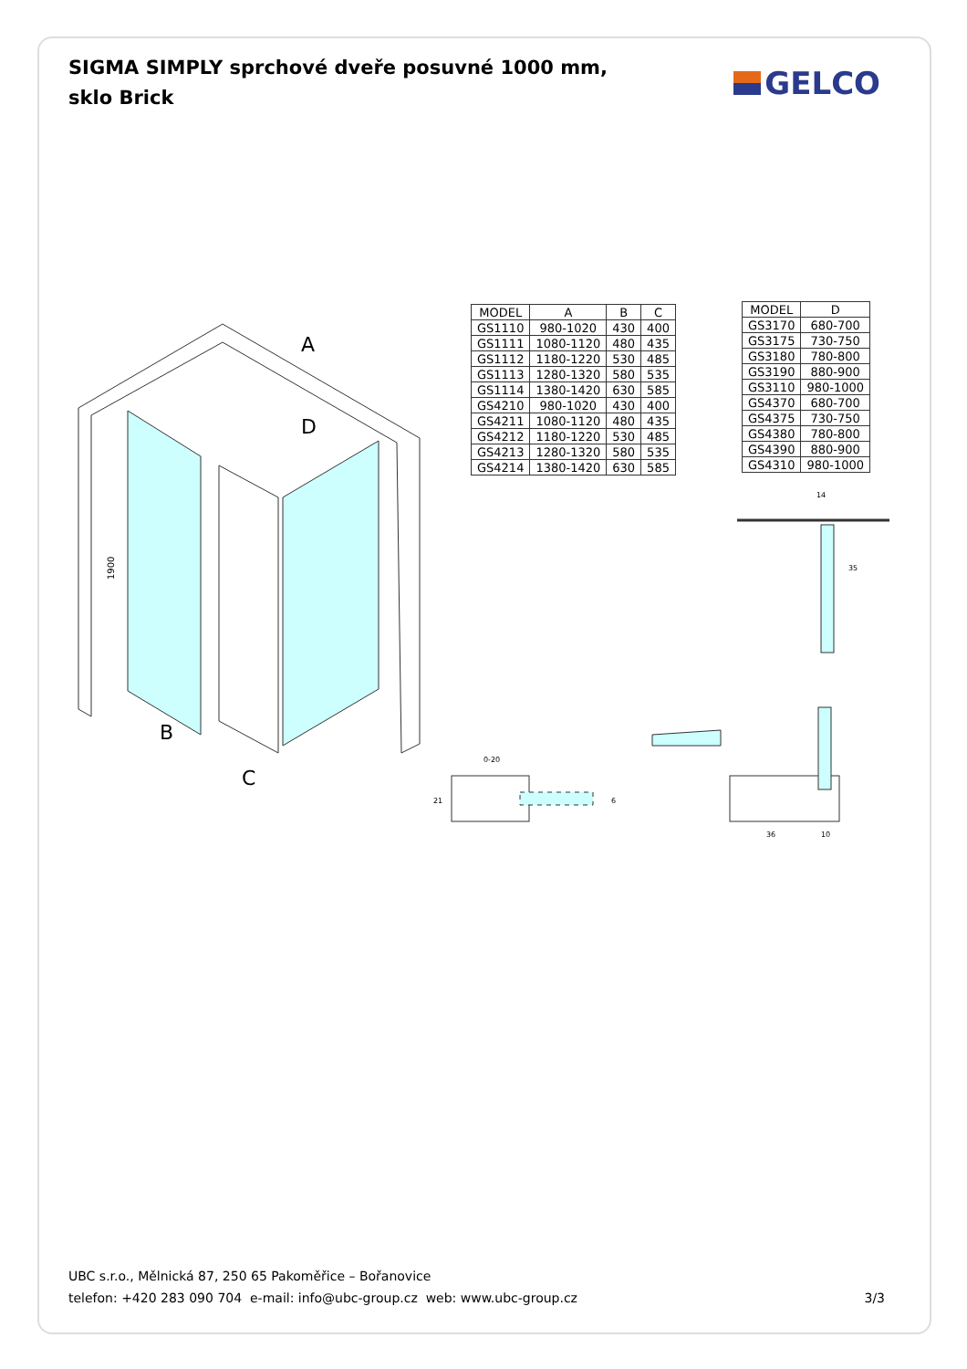SIGMA SIMPLY sprchové dveře posuvné 1000 mm, sklo Brick
GELCO
A
D
B
C
1900
| MODEL | A | B | C |
| --- | --- | --- | --- |
| GS1110 | 980-1020 | 430 | 400 |
| GS1111 | 1080-1120 | 480 | 435 |
| GS1112 | 1180-1220 | 530 | 485 |
| GS1113 | 1280-1320 | 580 | 535 |
| GS1114 | 1380-1420 | 630 | 585 |
| GS4210 | 980-1020 | 430 | 400 |
| GS4211 | 1080-1120 | 480 | 435 |
| GS4212 | 1180-1220 | 530 | 485 |
| GS4213 | 1280-1320 | 580 | 535 |
| GS4214 | 1380-1420 | 630 | 585 |
| MODEL | D |
| --- | --- |
| GS3170 | 680-700 |
| GS3175 | 730-750 |
| GS3180 | 780-800 |
| GS3190 | 880-900 |
| GS3110 | 980-1000 |
| GS4370 | 680-700 |
| GS4375 | 730-750 |
| GS4380 | 780-800 |
| GS4390 | 880-900 |
| GS4310 | 980-1000 |
14
35
0-20
21
6
36
10
UBC s.r.o., Mělnická 87, 250 65 Pakoměřice – Bořanovice
telefon: +420 283 090 704 e-mail: info@ubc-group.cz web: www.ubc-group.cz
3/3